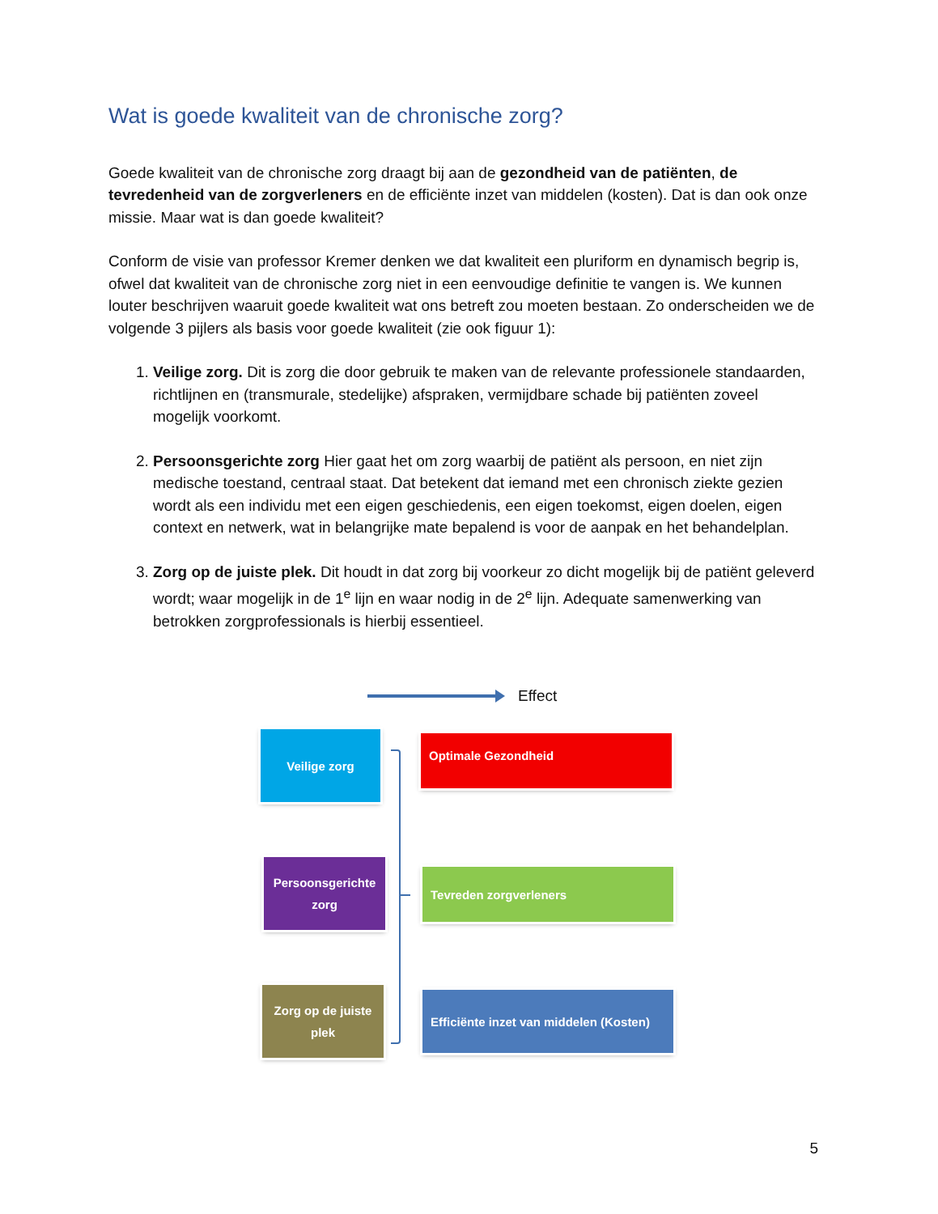Wat is goede kwaliteit van de chronische zorg?
Goede kwaliteit van de chronische zorg draagt bij aan de gezondheid van de patiënten, de tevredenheid van de zorgverleners en de efficiënte inzet van middelen (kosten). Dat is dan ook onze missie. Maar wat is dan goede kwaliteit?
Conform de visie van professor Kremer denken we dat kwaliteit een pluriform en dynamisch begrip is, ofwel dat kwaliteit van de chronische zorg niet in een eenvoudige definitie te vangen is. We kunnen louter beschrijven waaruit goede kwaliteit wat ons betreft zou moeten bestaan. Zo onderscheiden we de volgende 3 pijlers als basis voor goede kwaliteit (zie ook figuur 1):
1. Veilige zorg. Dit is zorg die door gebruik te maken van de relevante professionele standaarden, richtlijnen en (transmurale, stedelijke) afspraken, vermijdbare schade bij patiënten zoveel mogelijk voorkomt.
2. Persoonsgerichte zorg Hier gaat het om zorg waarbij de patiënt als persoon, en niet zijn medische toestand, centraal staat. Dat betekent dat iemand met een chronisch ziekte gezien wordt als een individu met een eigen geschiedenis, een eigen toekomst, eigen doelen, eigen context en netwerk, wat in belangrijke mate bepalend is voor de aanpak en het behandelplan.
3. Zorg op de juiste plek. Dit houdt in dat zorg bij voorkeur zo dicht mogelijk bij de patiënt geleverd wordt; waar mogelijk in de 1<sup>e</sup> lijn en waar nodig in de 2<sup>e</sup> lijn. Adequate samenwerking van betrokken zorgprofessionals is hierbij essentieel.
Effect
Veilige zorg Optimale Gezondheid
Persoonsgerichte
zorg
Tevreden zorgverleners
Zorg op de juiste
plek
Efficiënte inzet van middelen (Kosten)
5